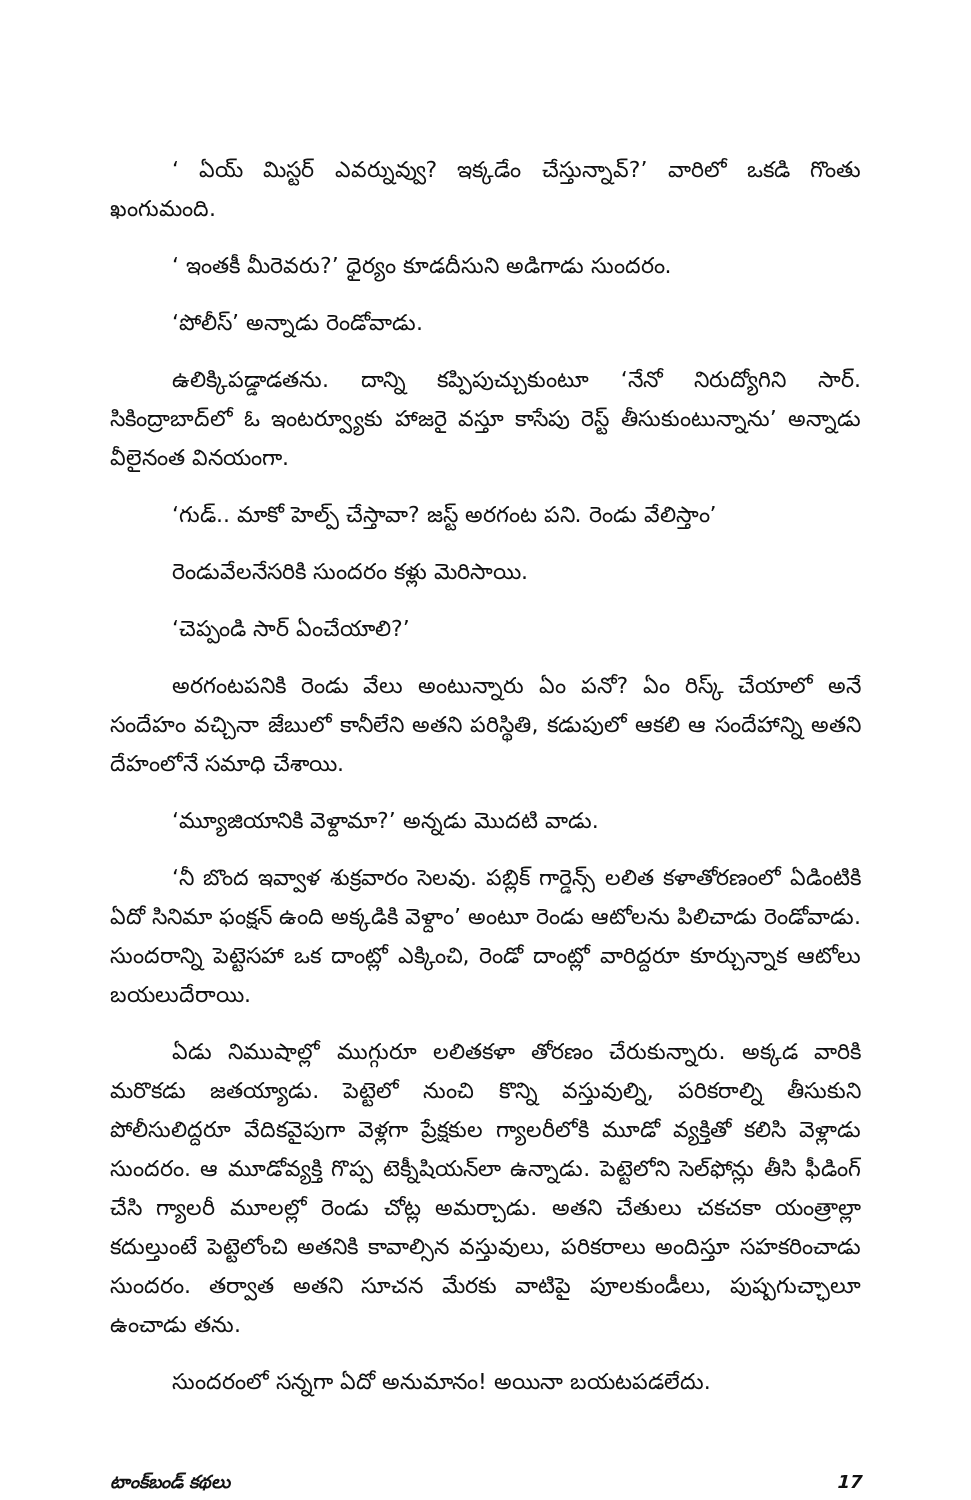‘ ఏయ్ మిస్టర్ ఎవర్నువ్వు? ఇక్కడేం చేస్తున్నావ్?’ వారిలో ఒకడి గొంతు ఖంగుమంది.
‘ ఇంతకీ మీరెవరు?’ ధైర్యం కూడదీసుని అడిగాడు సుందరం.
‘పోలీస్’ అన్నాడు రెండోవాడు.
ఉలిక్కిపడ్డాడతను. దాన్ని కప్పిపుచ్చుకుంటూ ‘నేనో నిరుద్యోగిని సార్. సికింద్రాబాద్‌లో ఓ ఇంటర్వ్యూకు హాజరై వస్తూ కాసేపు రెస్ట్ తీసుకుంటున్నాను’ అన్నాడు వీలైనంత వినయంగా.
‘గుడ్.. మాకో హెల్ప్ చేస్తావా? జస్ట్ అరగంట పని. రెండు వేలిస్తాం’
రెండువేలనేసరికి సుందరం కళ్లు మెరిసాయి.
‘చెప్పండి సార్ ఏంచేయాలి?’
అరగంటపనికి రెండు వేలు అంటున్నారు ఏం పనో? ఏం రిస్క్ చేయాలో అనే సందేహం వచ్చినా జేబులో కానీలేని అతని పరిస్థితి, కడుపులో ఆకలి ఆ సందేహాన్ని అతని దేహంలోనే సమాధి చేశాయి.
‘మ్యూజియానికి వెళ్దామా?’ అన్నడు మొదటి వాడు.
‘నీ బొంద ఇవ్వాళ శుక్రవారం సెలవు. పబ్లిక్ గార్డెన్స్ లలిత కళాతోరణంలో ఏడింటికి ఏదో సినిమా ఫంక్షన్ ఉంది అక్కడికి వెళ్దాం’ అంటూ రెండు ఆటోలను పిలిచాడు రెండోవాడు. సుందరాన్ని పెట్టెసహా ఒక దాంట్లో ఎక్కించి, రెండో దాంట్లో వారిద్దరూ కూర్చున్నాక ఆటోలు బయలుదేరాయి.
ఏడు నిముషాల్లో ముగ్గురూ లలితకళా తోరణం చేరుకున్నారు. అక్కడ వారికి మరొకడు జతయ్యాడు. పెట్టెలో నుంచి కొన్ని వస్తువుల్ని, పరికరాల్ని తీసుకుని పోలీసులిద్దరూ వేదికవైపుగా వెళ్లగా ప్రేక్షకుల గ్యాలరీలోకి మూడో వ్యక్తితో కలిసి వెళ్లాడు సుందరం. ఆ మూడోవ్యక్తి గొప్ప టెక్నీషియన్‌లా ఉన్నాడు. పెట్టెలోని సెల్‌ఫోన్లు తీసి ఫీడింగ్ చేసి గ్యాలరీ మూలల్లో రెండు చోట్ల అమర్చాడు. అతని చేతులు చకచకా యంత్రాల్లా కదుల్తుంటే పెట్టెలోంచి అతనికి కావాల్సిన వస్తువులు, పరికరాలు అందిస్తూ సహకరించాడు సుందరం. తర్వాత అతని సూచన మేరకు వాటిపై పూలకుండీలు, పుష్పగుచ్ఛాలూ ఉంచాడు తను.
సుందరంలో సన్నగా ఏదో అనుమానం! అయినా బయటపడలేదు.
టాంక్‌బండ్ కథలు 17